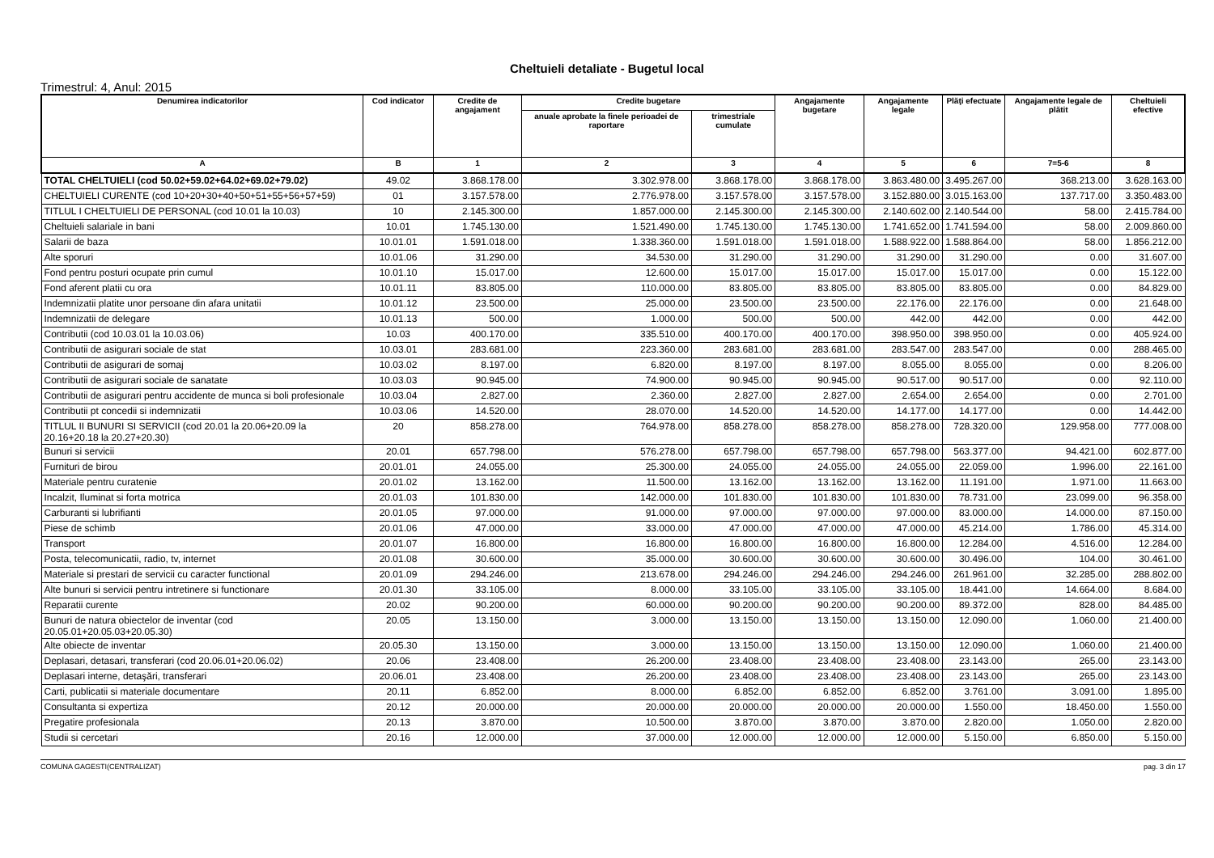Cheltuieli detaliate - Bugetul local
Trimestrul: 4, Anul: 2015
| Denumirea indicatorilor | Cod indicator | Credite de angajament | Credite bugetare | | Angajamente bugetare | Angajamente legale | Plăţi efectuate | Angajamente legale de plătit | Cheltuieli efective |
| --- | --- | --- | --- | --- | --- | --- | --- | --- | --- |
| | | | anuale aprobate la finele perioadei de raportare | trimestriale cumulate | | | | | |
| A | B | 1 | 2 | 3 | 4 | 5 | 6 | 7=5-6 | 8 |
| TOTAL CHELTUIELI (cod 50.02+59.02+64.02+69.02+79.02) | 49.02 | 3.868.178.00 | 3.302.978.00 | 3.868.178.00 | 3.868.178.00 | 3.863.480.00 | 3.495.267.00 | 368.213.00 | 3.628.163.00 |
| CHELTUIELI CURENTE (cod 10+20+30+40+50+51+55+56+57+59) | 01 | 3.157.578.00 | 2.776.978.00 | 3.157.578.00 | 3.157.578.00 | 3.152.880.00 | 3.015.163.00 | 137.717.00 | 3.350.483.00 |
| TITLUL I CHELTUIELI DE PERSONAL (cod 10.01 la 10.03) | 10 | 2.145.300.00 | 1.857.000.00 | 2.145.300.00 | 2.145.300.00 | 2.140.602.00 | 2.140.544.00 | 58.00 | 2.415.784.00 |
| Cheltuieli salariale in bani | 10.01 | 1.745.130.00 | 1.521.490.00 | 1.745.130.00 | 1.745.130.00 | 1.741.652.00 | 1.741.594.00 | 58.00 | 2.009.860.00 |
| Salarii de baza | 10.01.01 | 1.591.018.00 | 1.338.360.00 | 1.591.018.00 | 1.591.018.00 | 1.588.922.00 | 1.588.864.00 | 58.00 | 1.856.212.00 |
| Alte sporuri | 10.01.06 | 31.290.00 | 34.530.00 | 31.290.00 | 31.290.00 | 31.290.00 | 31.290.00 | 0.00 | 31.607.00 |
| Fond pentru posturi ocupate prin cumul | 10.01.10 | 15.017.00 | 12.600.00 | 15.017.00 | 15.017.00 | 15.017.00 | 15.017.00 | 0.00 | 15.122.00 |
| Fond aferent platii cu ora | 10.01.11 | 83.805.00 | 110.000.00 | 83.805.00 | 83.805.00 | 83.805.00 | 83.805.00 | 0.00 | 84.829.00 |
| Indemnizatii platite unor persoane din afara unitatii | 10.01.12 | 23.500.00 | 25.000.00 | 23.500.00 | 23.500.00 | 22.176.00 | 22.176.00 | 0.00 | 21.648.00 |
| Indemnizatii de delegare | 10.01.13 | 500.00 | 1.000.00 | 500.00 | 500.00 | 442.00 | 442.00 | 0.00 | 442.00 |
| Contributii (cod 10.03.01 la 10.03.06) | 10.03 | 400.170.00 | 335.510.00 | 400.170.00 | 400.170.00 | 398.950.00 | 398.950.00 | 0.00 | 405.924.00 |
| Contributii de asigurari sociale de stat | 10.03.01 | 283.681.00 | 223.360.00 | 283.681.00 | 283.681.00 | 283.547.00 | 283.547.00 | 0.00 | 288.465.00 |
| Contributii de asigurari de somaj | 10.03.02 | 8.197.00 | 6.820.00 | 8.197.00 | 8.197.00 | 8.055.00 | 8.055.00 | 0.00 | 8.206.00 |
| Contributii de asigurari sociale de sanatate | 10.03.03 | 90.945.00 | 74.900.00 | 90.945.00 | 90.945.00 | 90.517.00 | 90.517.00 | 0.00 | 92.110.00 |
| Contributii de asigurari pentru accidente de munca si boli profesionale | 10.03.04 | 2.827.00 | 2.360.00 | 2.827.00 | 2.827.00 | 2.654.00 | 2.654.00 | 0.00 | 2.701.00 |
| Contributii pt concedii si indemnizatii | 10.03.06 | 14.520.00 | 28.070.00 | 14.520.00 | 14.520.00 | 14.177.00 | 14.177.00 | 0.00 | 14.442.00 |
| TITLUL II BUNURI SI SERVICII (cod 20.01 la 20.06+20.09 la 20.16+20.18 la 20.27+20.30) | 20 | 858.278.00 | 764.978.00 | 858.278.00 | 858.278.00 | 858.278.00 | 728.320.00 | 129.958.00 | 777.008.00 |
| Bunuri si servicii | 20.01 | 657.798.00 | 576.278.00 | 657.798.00 | 657.798.00 | 657.798.00 | 563.377.00 | 94.421.00 | 602.877.00 |
| Furnituri de birou | 20.01.01 | 24.055.00 | 25.300.00 | 24.055.00 | 24.055.00 | 24.055.00 | 22.059.00 | 1.996.00 | 22.161.00 |
| Materiale pentru curatenie | 20.01.02 | 13.162.00 | 11.500.00 | 13.162.00 | 13.162.00 | 13.162.00 | 11.191.00 | 1.971.00 | 11.663.00 |
| Incalzit, Iluminat si forta motrica | 20.01.03 | 101.830.00 | 142.000.00 | 101.830.00 | 101.830.00 | 101.830.00 | 78.731.00 | 23.099.00 | 96.358.00 |
| Carburanti si lubrifianti | 20.01.05 | 97.000.00 | 91.000.00 | 97.000.00 | 97.000.00 | 97.000.00 | 83.000.00 | 14.000.00 | 87.150.00 |
| Piese de schimb | 20.01.06 | 47.000.00 | 33.000.00 | 47.000.00 | 47.000.00 | 47.000.00 | 45.214.00 | 1.786.00 | 45.314.00 |
| Transport | 20.01.07 | 16.800.00 | 16.800.00 | 16.800.00 | 16.800.00 | 16.800.00 | 12.284.00 | 4.516.00 | 12.284.00 |
| Posta, telecomunicatii, radio, tv, internet | 20.01.08 | 30.600.00 | 35.000.00 | 30.600.00 | 30.600.00 | 30.600.00 | 30.496.00 | 104.00 | 30.461.00 |
| Materiale si prestari de servicii cu caracter functional | 20.01.09 | 294.246.00 | 213.678.00 | 294.246.00 | 294.246.00 | 294.246.00 | 261.961.00 | 32.285.00 | 288.802.00 |
| Alte bunuri si servicii pentru intretinere si functionare | 20.01.30 | 33.105.00 | 8.000.00 | 33.105.00 | 33.105.00 | 33.105.00 | 18.441.00 | 14.664.00 | 8.684.00 |
| Reparatii curente | 20.02 | 90.200.00 | 60.000.00 | 90.200.00 | 90.200.00 | 90.200.00 | 89.372.00 | 828.00 | 84.485.00 |
| Bunuri de natura obiectelor de inventar (cod 20.05.01+20.05.03+20.05.30) | 20.05 | 13.150.00 | 3.000.00 | 13.150.00 | 13.150.00 | 13.150.00 | 12.090.00 | 1.060.00 | 21.400.00 |
| Alte obiecte de inventar | 20.05.30 | 13.150.00 | 3.000.00 | 13.150.00 | 13.150.00 | 13.150.00 | 12.090.00 | 1.060.00 | 21.400.00 |
| Deplasari, detasari, transferari (cod 20.06.01+20.06.02) | 20.06 | 23.408.00 | 26.200.00 | 23.408.00 | 23.408.00 | 23.408.00 | 23.143.00 | 265.00 | 23.143.00 |
| Deplasari interne, detaşări, transferari | 20.06.01 | 23.408.00 | 26.200.00 | 23.408.00 | 23.408.00 | 23.408.00 | 23.143.00 | 265.00 | 23.143.00 |
| Carti, publicatii si materiale documentare | 20.11 | 6.852.00 | 8.000.00 | 6.852.00 | 6.852.00 | 6.852.00 | 3.761.00 | 3.091.00 | 1.895.00 |
| Consultanta si expertiza | 20.12 | 20.000.00 | 20.000.00 | 20.000.00 | 20.000.00 | 20.000.00 | 1.550.00 | 18.450.00 | 1.550.00 |
| Pregatire profesionala | 20.13 | 3.870.00 | 10.500.00 | 3.870.00 | 3.870.00 | 3.870.00 | 2.820.00 | 1.050.00 | 2.820.00 |
| Studii si cercetari | 20.16 | 12.000.00 | 37.000.00 | 12.000.00 | 12.000.00 | 12.000.00 | 5.150.00 | 6.850.00 | 5.150.00 |
COMUNA GAGESTI(CENTRALIZAT) pag. 3 din 17